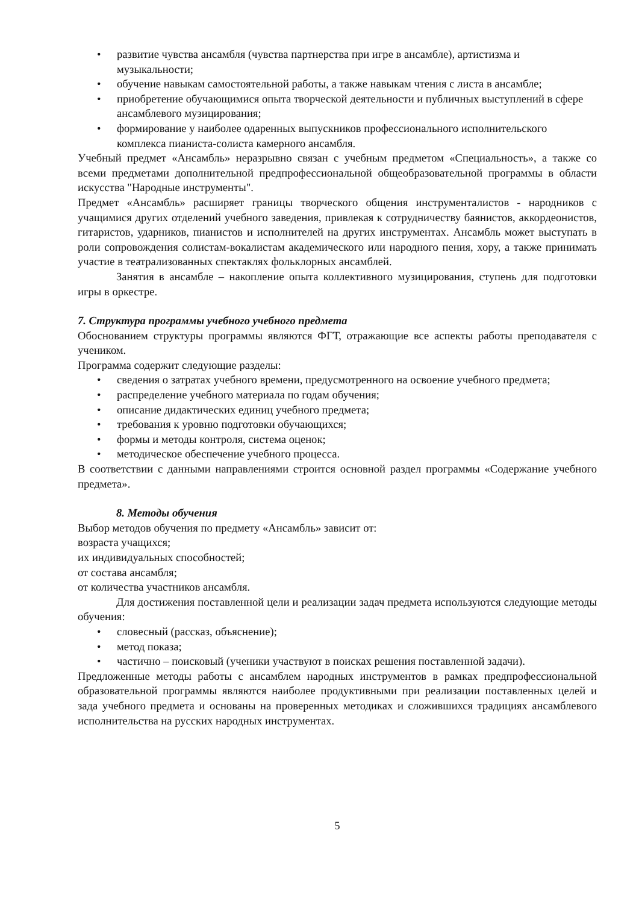• развитие чувства ансамбля (чувства партнерства при игре в ансамбле), артистизма и музыкальности;
• обучение навыкам самостоятельной работы, а также навыкам чтения с листа в ансамбле;
• приобретение обучающимися опыта творческой деятельности и публичных выступлений в сфере ансамблевого музицирования;
• формирование у наиболее одаренных выпускников профессионального исполнительского комплекса пианиста-солиста камерного ансамбля.
Учебный предмет «Ансамбль» неразрывно связан с учебным предметом «Специальность», а также со всеми предметами дополнительной предпрофессиональной общеобразовательной программы в области искусства "Народные инструменты".
Предмет «Ансамбль» расширяет границы творческого общения инструменталистов - народников с учащимися других отделений учебного заведения, привлекая к сотрудничеству баянистов, аккордеонистов, гитаристов, ударников, пианистов и исполнителей на других инструментах. Ансамбль может выступать в роли сопровождения солистам-вокалистам академического или народного пения, хору, а также принимать участие в театрализованных спектаклях фольклорных ансамблей.
Занятия в ансамбле – накопление опыта коллективного музицирования, ступень для подготовки игры в оркестре.
7. Структура программы учебного учебного предмета
Обоснованием структуры программы являются ФГТ, отражающие все аспекты работы преподавателя с учеником.
Программа содержит следующие разделы:
• сведения о затратах учебного времени, предусмотренного на освоение учебного предмета;
• распределение учебного материала по годам обучения;
• описание дидактических единиц учебного предмета;
• требования к уровню подготовки обучающихся;
• формы и методы контроля, система оценок;
• методическое обеспечение учебного процесса.
В соответствии с данными направлениями строится основной раздел программы «Содержание учебного предмета».
8. Методы обучения
Выбор методов обучения по предмету «Ансамбль» зависит от:
возраста учащихся;
их индивидуальных способностей;
от состава ансамбля;
от количества участников ансамбля.
Для достижения поставленной цели и реализации задач предмета используются следующие методы обучения:
• словесный (рассказ, объяснение);
• метод показа;
• частично – поисковый (ученики участвуют в поисках решения поставленной задачи).
Предложенные методы работы с ансамблем народных инструментов в рамках предпрофессиональной образовательной программы являются наиболее продуктивными при реализации поставленных целей и зада учебного предмета и основаны на проверенных методиках и сложившихся традициях ансамблевого исполнительства на русских народных инструментах.
5